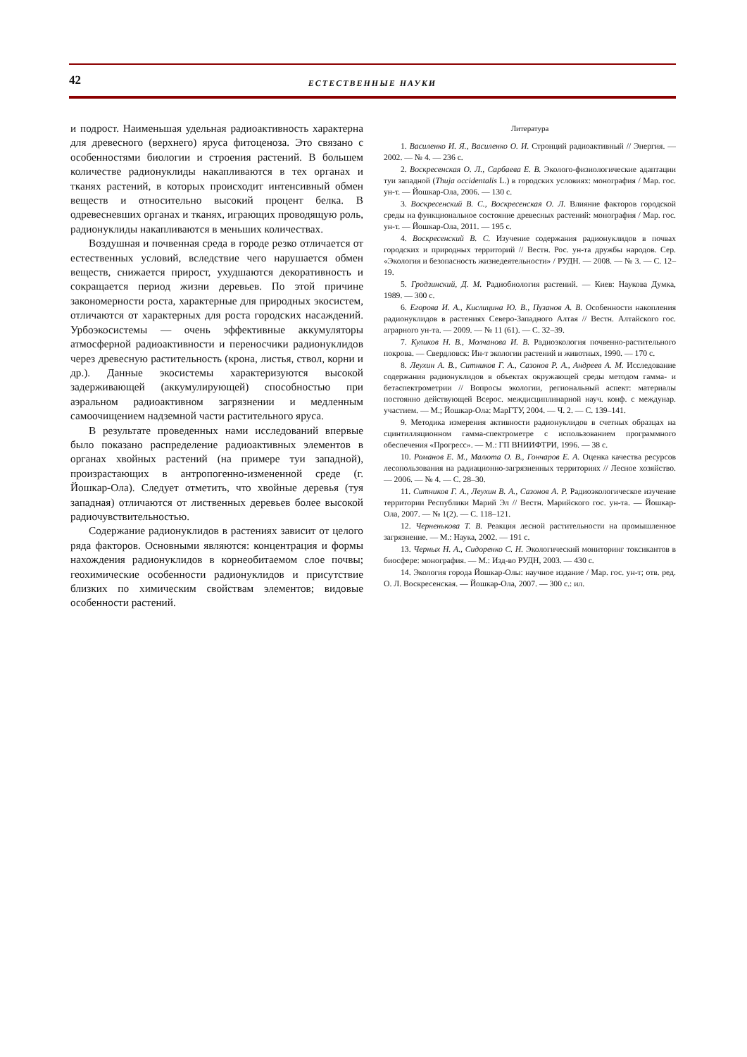42
ЕСТЕСТВЕННЫЕ НАУКИ
и подрост. Наименьшая удельная радиоактивность характерна для древесного (верхнего) яруса фитоценоза. Это связано с особенностями биологии и строения растений. В большем количестве радионуклиды накапливаются в тех органах и тканях растений, в которых происходит интенсивный обмен веществ и относительно высокий процент белка. В одревесневших органах и тканях, играющих проводящую роль, радионуклиды накапливаются в меньших количествах.
Воздушная и почвенная среда в городе резко отличается от естественных условий, вследствие чего нарушается обмен веществ, снижается прирост, ухудшаются декоративность и сокращается период жизни деревьев. По этой причине закономерности роста, характерные для природных экосистем, отличаются от характерных для роста городских насаждений. Урбоэкосистемы — очень эффективные аккумуляторы атмосферной радиоактивности и переносчики радионуклидов через древесную растительность (крона, листья, ствол, корни и др.). Данные экосистемы характеризуются высокой задерживающей (аккумулирующей) способностью при аэральном радиоактивном загрязнении и медленным самоочищением надземной части растительного яруса.
В результате проведенных нами исследований впервые было показано распределение радиоактивных элементов в органах хвойных растений (на примере туи западной), произрастающих в антропогенно-измененной среде (г. Йошкар-Ола). Следует отметить, что хвойные деревья (туя западная) отличаются от лиственных деревьев более высокой радиочувствительностью.
Содержание радионуклидов в растениях зависит от целого ряда факторов. Основными являются: концентрация и формы нахождения радионуклидов в корнеобитаемом слое почвы; геохимические особенности радионуклидов и присутствие близких по химическим свойствам элементов; видовые особенности растений.
Литература
1. Василенко И. Я., Василенко О. И. Стронций радиоактивный // Энергия. — 2002. — № 4. — 236 с.
2. Воскресенская О. Л., Сарбаева Е. В. Эколого-физиологические адаптации туи западной (Thuja occidentalis L.) в городских условиях: монография / Мар. гос. ун-т. — Йошкар-Ола, 2006. — 130 с.
3. Воскресенский В. С., Воскресенская О. Л. Влияние факторов городской среды на функциональное состояние древесных растений: монография / Мар. гос. ун-т. — Йошкар-Ола, 2011. — 195 с.
4. Воскресенский В. С. Изучение содержания радионуклидов в почвах городских и природных территорий // Вестн. Рос. ун-та дружбы народов. Сер. «Экология и безопасность жизнедеятельности» / РУДН. — 2008. — № 3. — С. 12–19.
5. Гродзинский, Д. М. Радиобиология растений. — Киев: Наукова Думка, 1989. — 300 с.
6. Егорова И. А., Кислицина Ю. В., Пузанов А. В. Особенности накопления радионуклидов в растениях Северо-Западного Алтая // Вестн. Алтайского гос. аграрного ун-та. — 2009. — № 11 (61). — С. 32–39.
7. Куликов Н. В., Молчанова И. В. Радиоэкология почвенно-растительного покрова. — Свердловск: Ин-т экологии растений и животных, 1990. — 170 с.
8. Леухин А. В., Ситников Г. А., Сазонов Р. А., Андреев А. М. Исследование содержания радионуклидов в объектах окружающей среды методом гамма- и бетаспектрометрии // Вопросы экологии, региональный аспект: материалы постоянно действующей Всерос. междисциплинарной науч. конф. с междунар. участием. — М.; Йошкар-Ола: МарГТУ, 2004. — Ч. 2. — С. 139–141.
9. Методика измерения активности радионуклидов в счетных образцах на сцинтилляционном гамма-спектрометре с использованием программного обеспечения «Прогресс». — М.: ГП ВНИИФТРИ, 1996. — 38 с.
10. Романов Е. М., Малюта О. В., Гончаров Е. А. Оценка качества ресурсов лесопользования на радиационно-загрязненных территориях // Лесное хозяйство. — 2006. — № 4. — С. 28–30.
11. Ситников Г. А., Леухин В. А., Сазонов А. Р. Радиоэкологическое изучение территории Республики Марий Эл // Вестн. Марийского гос. ун-та. — Йошкар-Ола, 2007. — № 1(2). — С. 118–121.
12. Черненькова Т. В. Реакция лесной растительности на промышленное загрязнение. — М.: Наука, 2002. — 191 с.
13. Черных Н. А., Сидоренко С. Н. Экологический мониторинг токсикантов в биосфере: монография. — М.: Изд-во РУДН, 2003. — 430 с.
14. Экология города Йошкар-Олы: научное издание / Мар. гос. ун-т; отв. ред. О. Л. Воскресенская. — Йошкар-Ола, 2007. — 300 с.: ил.